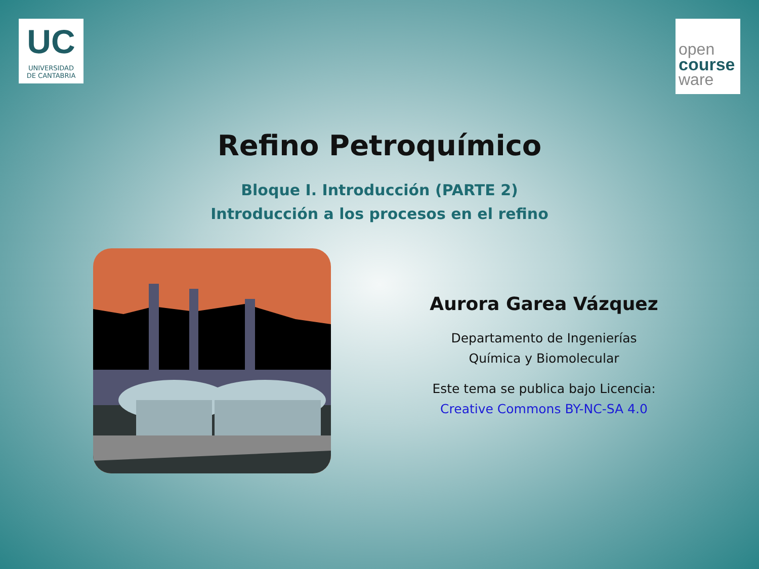UC
UNIVERSIDAD
DE CANTABRIA
open
course
ware
Refino Petroquímico
Bloque I. Introducción (PARTE 2)
Introducción a los procesos en el refino
Aurora Garea Vázquez
Departamento de Ingenierías
Química y Biomolecular
Este tema se publica bajo Licencia:
Creative Commons BY-NC-SA 4.0